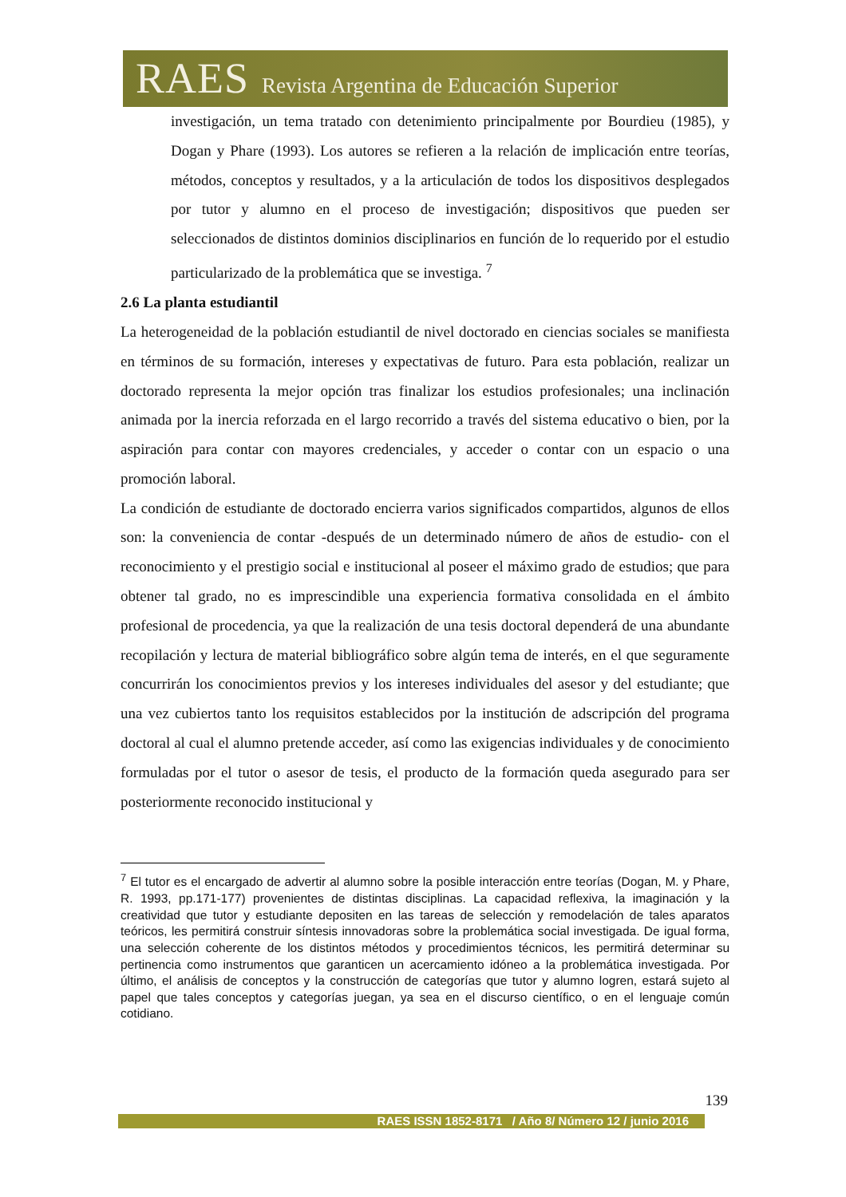RAES Revista Argentina de Educación Superior
investigación, un tema tratado con detenimiento principalmente por Bourdieu (1985), y Dogan y Phare (1993). Los autores se refieren a la relación de implicación entre teorías, métodos, conceptos y resultados, y a la articulación de todos los dispositivos desplegados por tutor y alumno en el proceso de investigación; dispositivos que pueden ser seleccionados de distintos dominios disciplinarios en función de lo requerido por el estudio particularizado de la problemática que se investiga. <sup>7</sup>
2.6 La planta estudiantil
La heterogeneidad de la población estudiantil de nivel doctorado en ciencias sociales se manifiesta en términos de su formación, intereses y expectativas de futuro. Para esta población, realizar un doctorado representa la mejor opción tras finalizar los estudios profesionales; una inclinación animada por la inercia reforzada en el largo recorrido a través del sistema educativo o bien, por la aspiración para contar con mayores credenciales, y acceder o contar con un espacio o una promoción laboral.
La condición de estudiante de doctorado encierra varios significados compartidos, algunos de ellos son: la conveniencia de contar -después de un determinado número de años de estudio- con el reconocimiento y el prestigio social e institucional al poseer el máximo grado de estudios; que para obtener tal grado, no es imprescindible una experiencia formativa consolidada en el ámbito profesional de procedencia, ya que la realización de una tesis doctoral dependerá de una abundante recopilación y lectura de material bibliográfico sobre algún tema de interés, en el que seguramente concurrirán los conocimientos previos y los intereses individuales del asesor y del estudiante; que una vez cubiertos tanto los requisitos establecidos por la institución de adscripción del programa doctoral al cual el alumno pretende acceder, así como las exigencias individuales y de conocimiento formuladas por el tutor o asesor de tesis, el producto de la formación queda asegurado para ser posteriormente reconocido institucional y
<sup>7</sup> El tutor es el encargado de advertir al alumno sobre la posible interacción entre teorías (Dogan, M. y Phare, R. 1993, pp.171-177) provenientes de distintas disciplinas. La capacidad reflexiva, la imaginación y la creatividad que tutor y estudiante depositen en las tareas de selección y remodelación de tales aparatos teóricos, les permitirá construir síntesis innovadoras sobre la problemática social investigada. De igual forma, una selección coherente de los distintos métodos y procedimientos técnicos, les permitirá determinar su pertinencia como instrumentos que garanticen un acercamiento idóneo a la problemática investigada. Por último, el análisis de conceptos y la construcción de categorías que tutor y alumno logren, estará sujeto al papel que tales conceptos y categorías juegan, ya sea en el discurso científico, o en el lenguaje común cotidiano.
139
RAES ISSN 1852-8171 / Año 8/ Número 12 / junio 2016